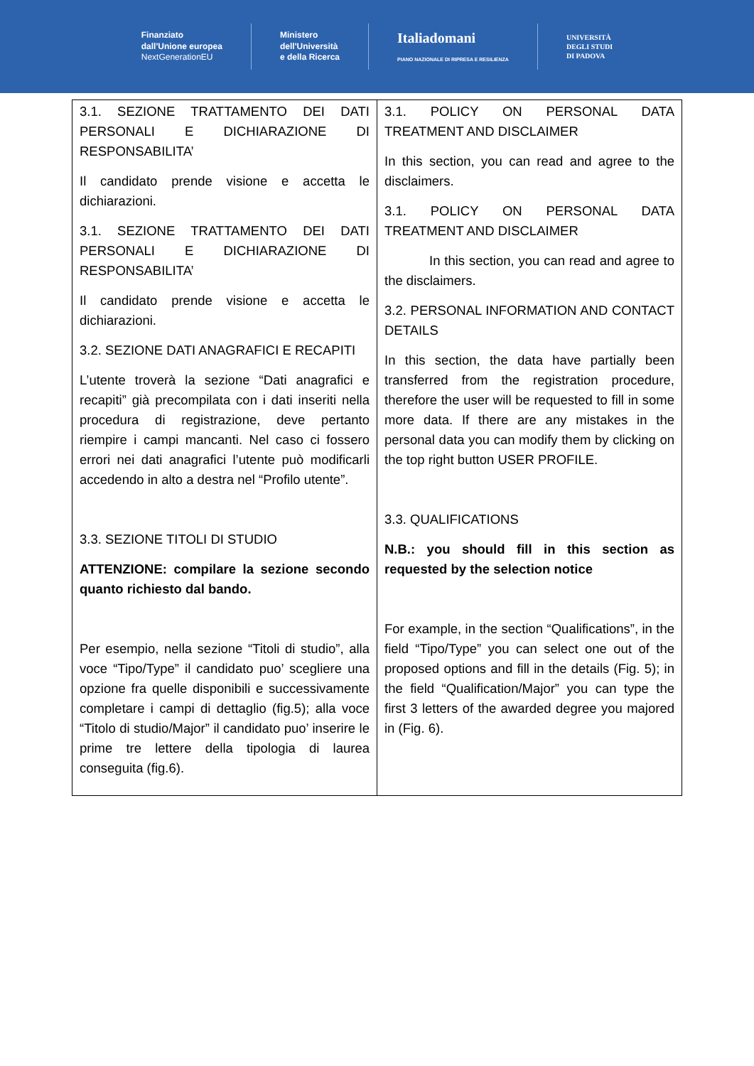Finanziato
dall'Unione europea
NextGenerationEU
Ministero
dell'Università
e della Ricerca
Italiadomani
PIANO NAZIONALE DI RIPRESA E RESILIENZA
UNIVERSITÀ
DEGLI STUDI
DI PADOVA
| 3.1. SEZIONE TRATTAMENTO DEI DATI PERSONALI E DICHIARAZIONE DI RESPONSABILITA’ Il candidato prende visione e accetta le dichiarazioni. 3.1. SEZIONE TRATTAMENTO DEI DATI PERSONALI E DICHIARAZIONE DI RESPONSABILITA’ Il candidato prende visione e accetta le dichiarazioni. 3.2. SEZIONE DATI ANAGRAFICI E RECAPITI L’utente troverà la sezione “Dati anagrafici e recapiti” già precompilata con i dati inseriti nella procedura di registrazione, deve pertanto riempire i campi mancanti. Nel caso ci fossero errori nei dati anagrafici l’utente può modificarli accedendo in alto a destra nel “Profilo utente”. 3.3. SEZIONE TITOLI DI STUDIO ATTENZIONE: compilare la sezione secondo quanto richiesto dal bando. Per esempio, nella sezione “Titoli di studio”, alla voce “Tipo/Type” il candidato puo’ scegliere una opzione fra quelle disponibili e successivamente completare i campi di dettaglio (fig.5); alla voce “Titolo di studio/Major” il candidato puo’ inserire le prime tre lettere della tipologia di laurea conseguita (fig.6). | 3.1. POLICY ON PERSONAL DATA TREATMENT AND DISCLAIMER In this section, you can read and agree to the disclaimers. 3.1. POLICY ON PERSONAL DATA TREATMENT AND DISCLAIMER In this section, you can read and agree to the disclaimers. 3.2. PERSONAL INFORMATION AND CONTACT DETAILS In this section, the data have partially been transferred from the registration procedure, therefore the user will be requested to fill in some more data. If there are any mistakes in the personal data you can modify them by clicking on the top right button USER PROFILE. 3.3. QUALIFICATIONS N.B.: you should fill in this section as requested by the selection notice For example, in the section “Qualifications”, in the field “Tipo/Type” you can select one out of the proposed options and fill in the details (Fig. 5); in the field “Qualification/Major” you can type the first 3 letters of the awarded degree you majored in (Fig. 6). |